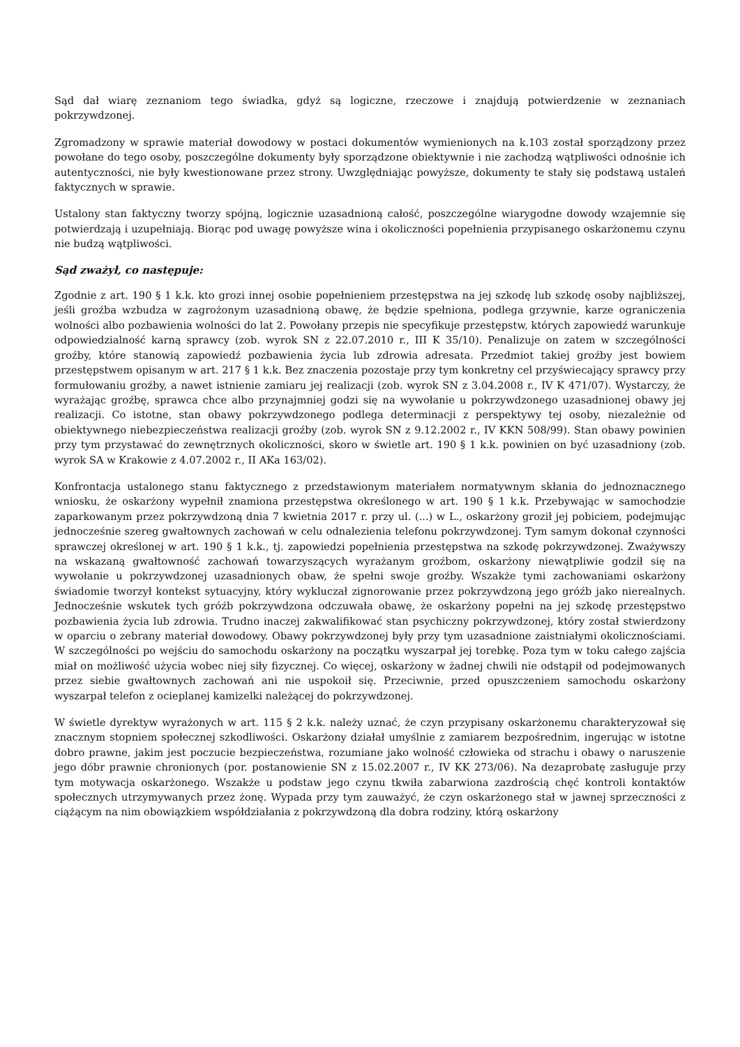Sąd dał wiarę zeznaniom tego świadka, gdyż są logiczne, rzeczowe i znajdują potwierdzenie w zeznaniach pokrzywdzonej.
Zgromadzony w sprawie materiał dowodowy w postaci dokumentów wymienionych na k.103 został sporządzony przez powołane do tego osoby, poszczególne dokumenty były sporządzone obiektywnie i nie zachodzą wątpliwości odnośnie ich autentyczności, nie były kwestionowane przez strony. Uwzględniając powyższe, dokumenty te stały się podstawą ustaleń faktycznych w sprawie.
Ustalony stan faktyczny tworzy spójną, logicznie uzasadnioną całość, poszczególne wiarygodne dowody wzajemnie się potwierdzają i uzupełniają. Biorąc pod uwagę powyższe wina i okoliczności popełnienia przypisanego oskarżonemu czynu nie budzą wątpliwości.
Sąd zważył, co następuje:
Zgodnie z art. 190 § 1 k.k. kto grozi innej osobie popełnieniem przestępstwa na jej szkodę lub szkodę osoby najbliższej, jeśli groźba wzbudza w zagrożonym uzasadnioną obawę, że będzie spełniona, podlega grzywnie, karze ograniczenia wolności albo pozbawienia wolności do lat 2. Powołany przepis nie specyfikuje przestępstw, których zapowiedź warunkuje odpowiedzialność karną sprawcy (zob. wyrok SN z 22.07.2010 r., III K 35/10). Penalizuje on zatem w szczególności groźby, które stanowią zapowiedź pozbawienia życia lub zdrowia adresata. Przedmiot takiej groźby jest bowiem przestępstwem opisanym w art. 217 § 1 k.k. Bez znaczenia pozostaje przy tym konkretny cel przyświecający sprawcy przy formułowaniu groźby, a nawet istnienie zamiaru jej realizacji (zob. wyrok SN z 3.04.2008 r., IV K 471/07). Wystarczy, że wyrażając groźbę, sprawca chce albo przynajmniej godzi się na wywołanie u pokrzywdzonego uzasadnionej obawy jej realizacji. Co istotne, stan obawy pokrzywdzonego podlega determinacji z perspektywy tej osoby, niezależnie od obiektywnego niebezpieczeństwa realizacji groźby (zob. wyrok SN z 9.12.2002 r., IV KKN 508/99). Stan obawy powinien przy tym przystawać do zewnętrznych okoliczności, skoro w świetle art. 190 § 1 k.k. powinien on być uzasadniony (zob. wyrok SA w Krakowie z 4.07.2002 r., II AKa 163/02).
Konfrontacja ustalonego stanu faktycznego z przedstawionym materiałem normatywnym skłania do jednoznacznego wniosku, że oskarżony wypełnił znamiona przestępstwa określonego w art. 190 § 1 k.k. Przebywając w samochodzie zaparkowanym przez pokrzywdzoną dnia 7 kwietnia 2017 r. przy ul. (...) w L., oskarżony groził jej pobiciem, podejmując jednocześnie szereg gwałtownych zachowań w celu odnalezienia telefonu pokrzywdzonej. Tym samym dokonał czynności sprawczej określonej w art. 190 § 1 k.k., tj. zapowiedzi popełnienia przestępstwa na szkodę pokrzywdzonej. Zważywszy na wskazaną gwałtowność zachowań towarzyszących wyrażanym groźbom, oskarżony niewątpliwie godził się na wywołanie u pokrzywdzonej uzasadnionych obaw, że spełni swoje groźby. Wszakże tymi zachowaniami oskarżony świadomie tworzył kontekst sytuacyjny, który wykluczał zignorowanie przez pokrzywdzoną jego gróźb jako nierealnych. Jednocześnie wskutek tych gróźb pokrzywdzona odczuwała obawę, że oskarżony popełni na jej szkodę przestępstwo pozbawienia życia lub zdrowia. Trudno inaczej zakwalifikować stan psychiczny pokrzywdzonej, który został stwierdzony w oparciu o zebrany materiał dowodowy. Obawy pokrzywdzonej były przy tym uzasadnione zaistniałymi okolicznościami. W szczególności po wejściu do samochodu oskarżony na początku wyszarpał jej torebkę. Poza tym w toku całego zajścia miał on możliwość użycia wobec niej siły fizycznej. Co więcej, oskarżony w żadnej chwili nie odstąpił od podejmowanych przez siebie gwałtownych zachowań ani nie uspokoił się. Przeciwnie, przed opuszczeniem samochodu oskarżony wyszarpał telefon z ocieplanej kamizelki należącej do pokrzywdzonej.
W świetle dyrektyw wyrażonych w art. 115 § 2 k.k. należy uznać, że czyn przypisany oskarżonemu charakteryzował się znacznym stopniem społecznej szkodliwości. Oskarżony działał umyślnie z zamiarem bezpośrednim, ingerując w istotne dobro prawne, jakim jest poczucie bezpieczeństwa, rozumiane jako wolność człowieka od strachu i obawy o naruszenie jego dóbr prawnie chronionych (por. postanowienie SN z 15.02.2007 r., IV KK 273/06). Na dezaprobatę zasługuje przy tym motywacja oskarżonego. Wszakże u podstaw jego czynu tkwiła zabarwiona zazdrością chęć kontroli kontaktów społecznych utrzymywanych przez żonę. Wypada przy tym zauważyć, że czyn oskarżonego stał w jawnej sprzeczności z ciążącym na nim obowiązkiem współdziałania z pokrzywdzoną dla dobra rodziny, którą oskarżony